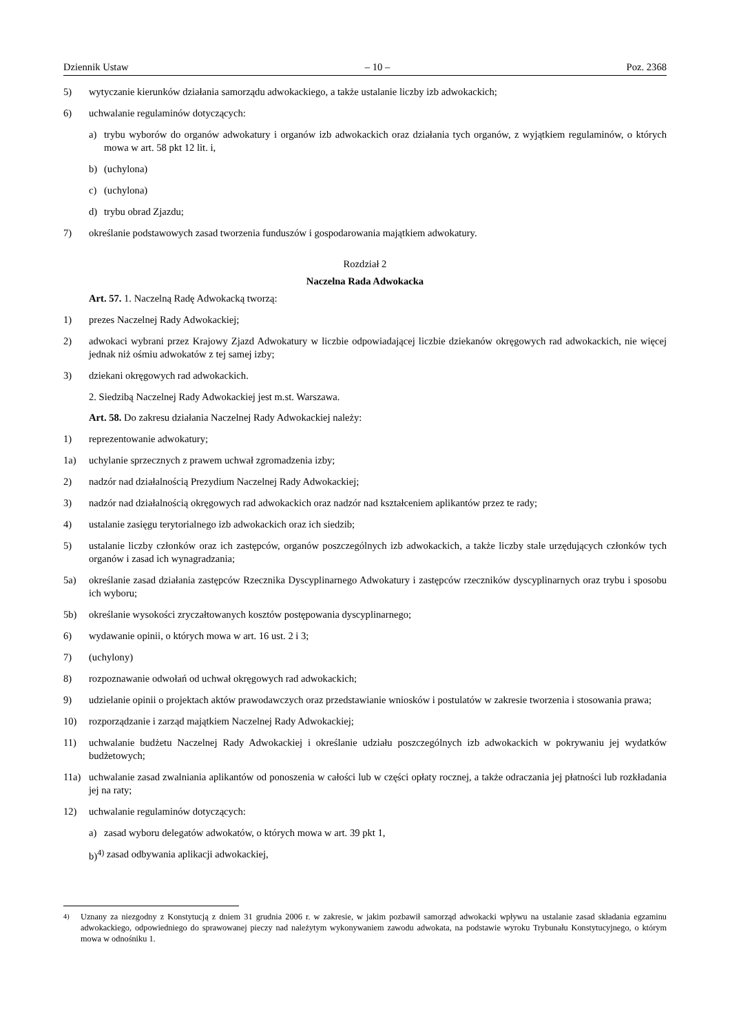Dziennik Ustaw – 10 – Poz. 2368
5) wytyczanie kierunków działania samorządu adwokackiego, a także ustalanie liczby izb adwokackich;
6) uchwalanie regulaminów dotyczących:
a) trybu wyborów do organów adwokatury i organów izb adwokackich oraz działania tych organów, z wyjątkiem regulaminów, o których mowa w art. 58 pkt 12 lit. i,
b) (uchylona)
c) (uchylona)
d) trybu obrad Zjazdu;
7) określanie podstawowych zasad tworzenia funduszów i gospodarowania majątkiem adwokatury.
Rozdział 2
Naczelna Rada Adwokacka
Art. 57. 1. Naczelną Radę Adwokacką tworzą:
1) prezes Naczelnej Rady Adwokackiej;
2) adwokaci wybrani przez Krajowy Zjazd Adwokatury w liczbie odpowiadającej liczbie dziekanów okręgowych rad adwokackich, nie więcej jednak niż ośmiu adwokatów z tej samej izby;
3) dziekani okręgowych rad adwokackich.
2. Siedzibą Naczelnej Rady Adwokackiej jest m.st. Warszawa.
Art. 58. Do zakresu działania Naczelnej Rady Adwokackiej należy:
1) reprezentowanie adwokatury;
1a) uchylanie sprzecznych z prawem uchwał zgromadzenia izby;
2) nadzór nad działalnością Prezydium Naczelnej Rady Adwokackiej;
3) nadzór nad działalnością okręgowych rad adwokackich oraz nadzór nad kształceniem aplikantów przez te rady;
4) ustalanie zasięgu terytorialnego izb adwokackich oraz ich siedzib;
5) ustalanie liczby członków oraz ich zastępców, organów poszczególnych izb adwokackich, a także liczby stale urzędujących członków tych organów i zasad ich wynagradzania;
5a) określanie zasad działania zastępców Rzecznika Dyscyplinarnego Adwokatury i zastępców rzeczników dyscyplinarnych oraz trybu i sposobu ich wyboru;
5b) określanie wysokości zryczałtowanych kosztów postępowania dyscyplinarnego;
6) wydawanie opinii, o których mowa w art. 16 ust. 2 i 3;
7) (uchylony)
8) rozpoznawanie odwołań od uchwał okręgowych rad adwokackich;
9) udzielanie opinii o projektach aktów prawodawczych oraz przedstawianie wniosków i postulatów w zakresie tworzenia i stosowania prawa;
10) rozporządzanie i zarząd majątkiem Naczelnej Rady Adwokackiej;
11) uchwalanie budżetu Naczelnej Rady Adwokackiej i określanie udziału poszczególnych izb adwokackich w pokrywaniu jej wydatków budżetowych;
11a) uchwalanie zasad zwalniania aplikantów od ponoszenia w całości lub w części opłaty rocznej, a także odraczania jej płatności lub rozkładania jej na raty;
12) uchwalanie regulaminów dotyczących:
a) zasad wyboru delegatów adwokatów, o których mowa w art. 39 pkt 1,
b)<sup>4)</sup> zasad odbywania aplikacji adwokackiej,
<sup>4)</sup> Uznany za niezgodny z Konstytucją z dniem 31 grudnia 2006 r. w zakresie, w jakim pozbawił samorząd adwokacki wpływu na ustalanie zasad składania egzaminu adwokackiego, odpowiedniego do sprawowanej pieczy nad należytym wykonywaniem zawodu adwokata, na podstawie wyroku Trybunału Konstytucyjnego, o którym mowa w odnośniku 1.